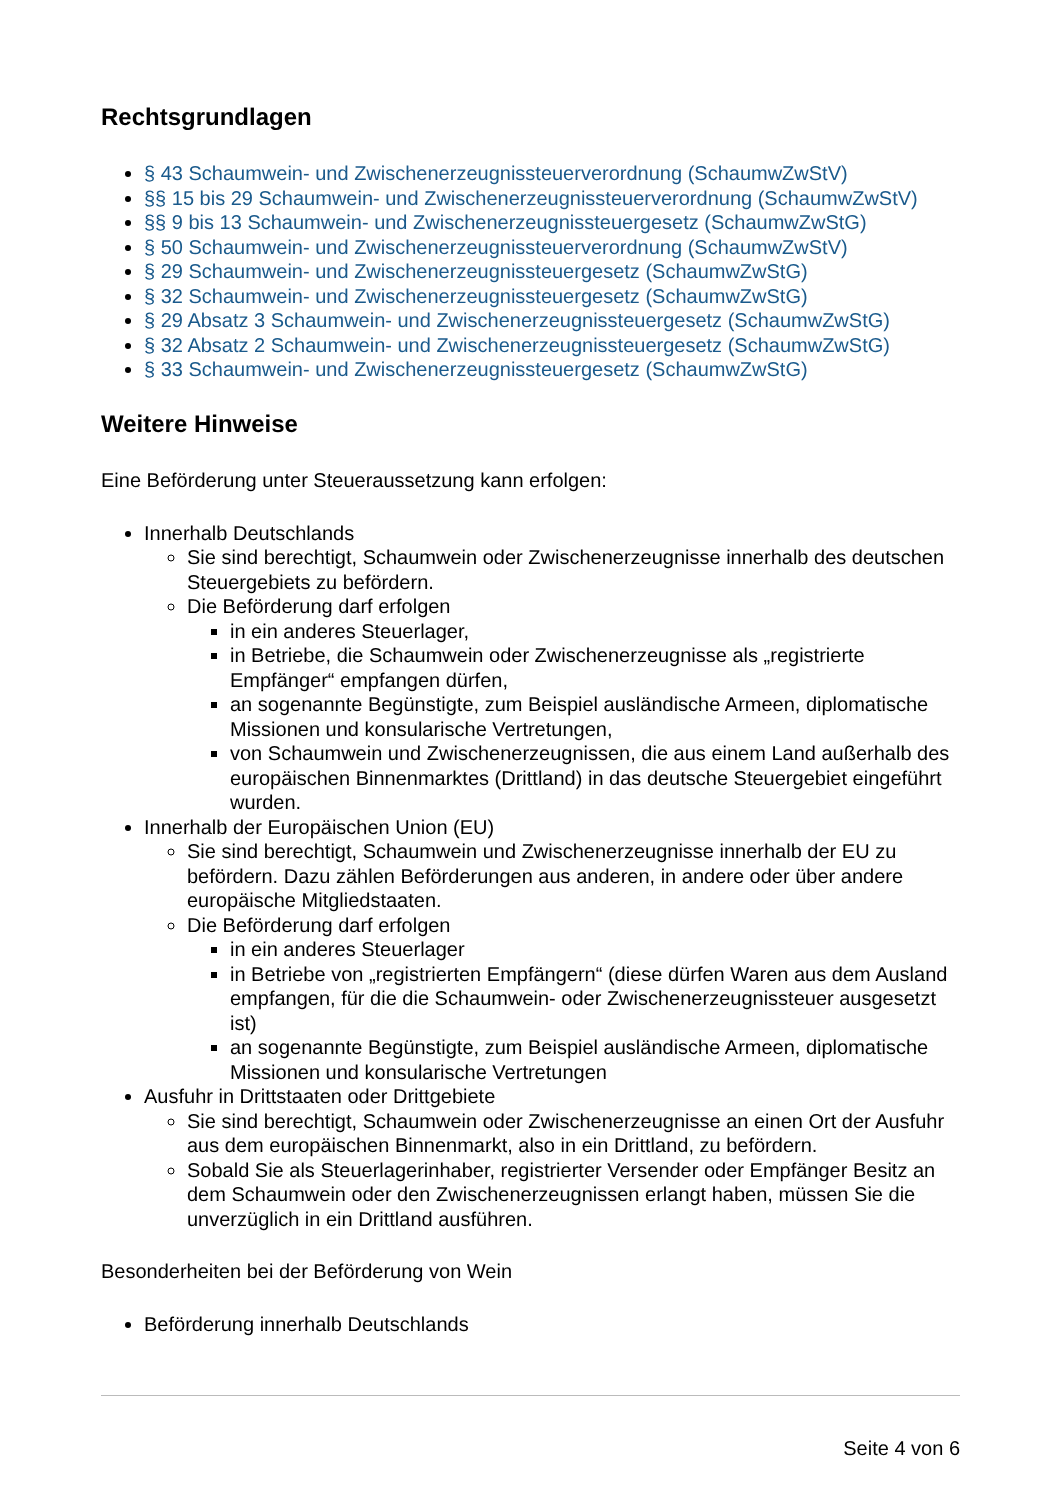Rechtsgrundlagen
§ 43 Schaumwein- und Zwischenerzeugnissteuerverordnung (SchaumwZwStV)
§§ 15 bis 29 Schaumwein- und Zwischenerzeugnissteuerverordnung (SchaumwZwStV)
§§ 9 bis 13 Schaumwein- und Zwischenerzeugnissteuergesetz (SchaumwZwStG)
§ 50 Schaumwein- und Zwischenerzeugnissteuerverordnung (SchaumwZwStV)
§ 29 Schaumwein- und Zwischenerzeugnissteuergesetz (SchaumwZwStG)
§ 32 Schaumwein- und Zwischenerzeugnissteuergesetz (SchaumwZwStG)
§ 29 Absatz 3 Schaumwein- und Zwischenerzeugnissteuergesetz (SchaumwZwStG)
§ 32 Absatz 2 Schaumwein- und Zwischenerzeugnissteuergesetz (SchaumwZwStG)
§ 33 Schaumwein- und Zwischenerzeugnissteuergesetz (SchaumwZwStG)
Weitere Hinweise
Eine Beförderung unter Steueraussetzung kann erfolgen:
Innerhalb Deutschlands
Sie sind berechtigt, Schaumwein oder Zwischenerzeugnisse innerhalb des deutschen Steuergebiets zu befördern.
Die Beförderung darf erfolgen
in ein anderes Steuerlager,
in Betriebe, die Schaumwein oder Zwischenerzeugnisse als „registrierte Empfänger“ empfangen dürfen,
an sogenannte Begünstigte, zum Beispiel ausländische Armeen, diplomatische Missionen und konsularische Vertretungen,
von Schaumwein und Zwischenerzeugnissen, die aus einem Land außerhalb des europäischen Binnenmarktes (Drittland) in das deutsche Steuergebiet eingeführt wurden.
Innerhalb der Europäischen Union (EU)
Sie sind berechtigt, Schaumwein und Zwischenerzeugnisse innerhalb der EU zu befördern. Dazu zählen Beförderungen aus anderen, in andere oder über andere europäische Mitgliedstaaten.
Die Beförderung darf erfolgen
in ein anderes Steuerlager
in Betriebe von „registrierten Empfängern“ (diese dürfen Waren aus dem Ausland empfangen, für die die Schaumwein- oder Zwischenerzeugnissteuer ausgesetzt ist)
an sogenannte Begünstigte, zum Beispiel ausländische Armeen, diplomatische Missionen und konsularische Vertretungen
Ausfuhr in Drittstaaten oder Drittgebiete
Sie sind berechtigt, Schaumwein oder Zwischenerzeugnisse an einen Ort der Ausfuhr aus dem europäischen Binnenmarkt, also in ein Drittland, zu befördern.
Sobald Sie als Steuerlagerinhaber, registrierter Versender oder Empfänger Besitz an dem Schaumwein oder den Zwischenerzeugnissen erlangt haben, müssen Sie die unverzüglich in ein Drittland ausführen.
Besonderheiten bei der Beförderung von Wein
Beförderung innerhalb Deutschlands
Seite 4 von 6